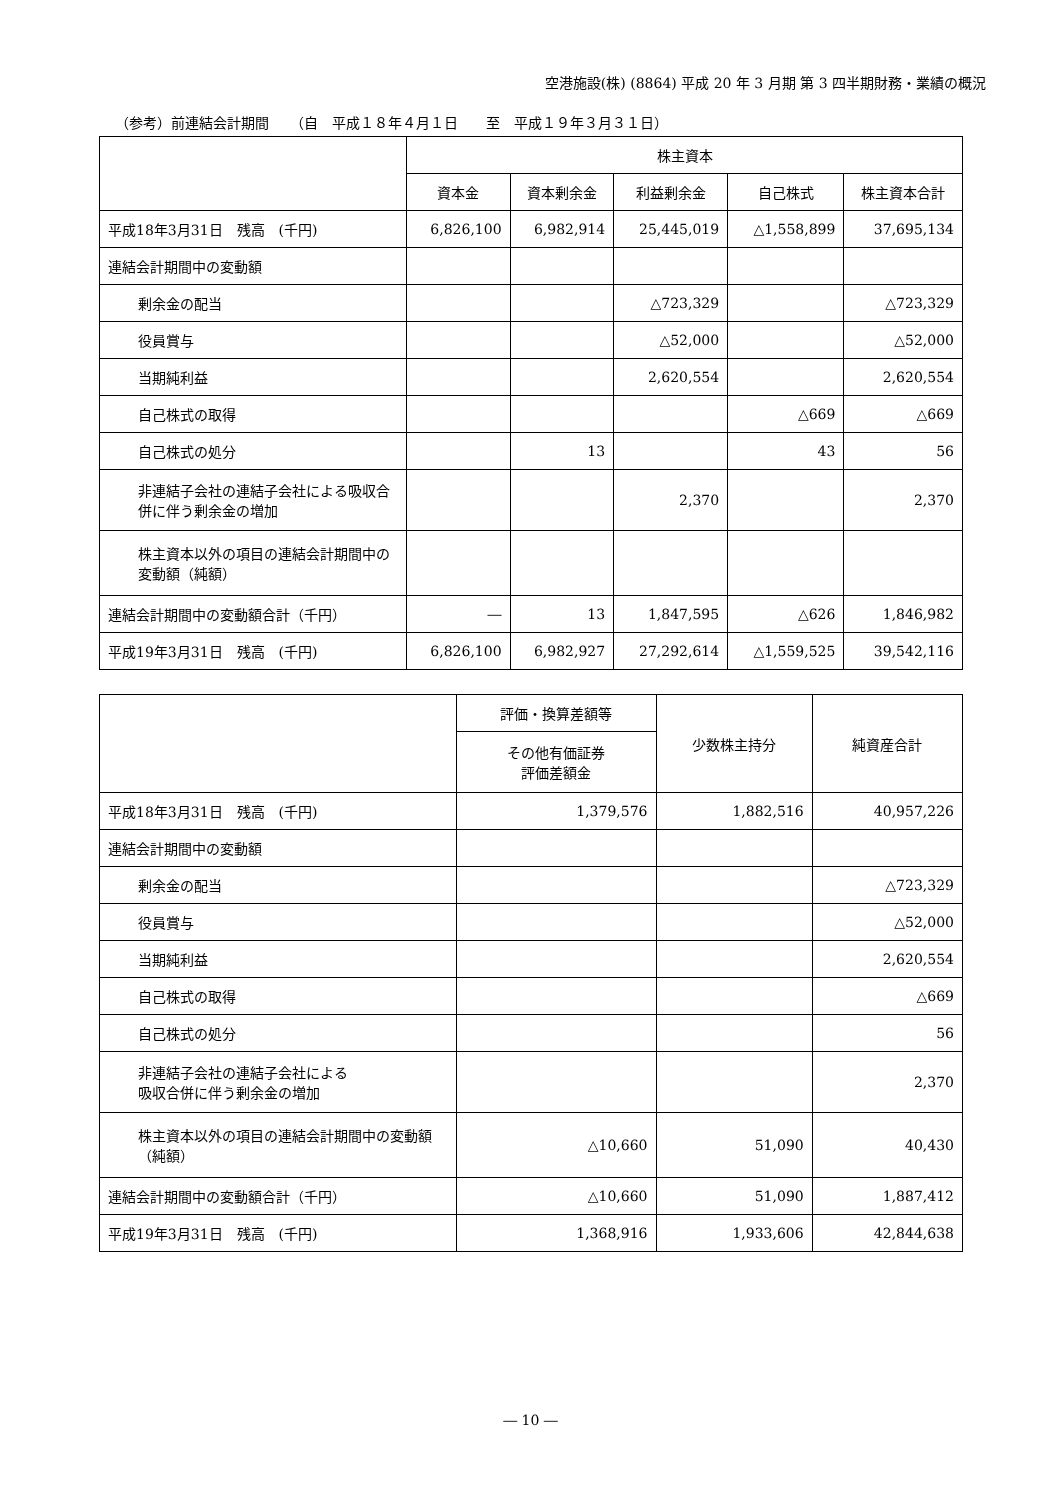空港施設(株) (8864) 平成 20 年 3 月期 第 3 四半期財務・業績の概況
（参考）前連結会計期間　　（自　平成１８年４月１日　　至　平成１９年３月３１日）
| | 株主資本 | | | | |
| --- | --- | --- | --- | --- | --- |
| | 資本金 | 資本剰余金 | 利益剰余金 | 自己株式 | 株主資本合計 |
| 平成18年3月31日 残高 (千円) | 6,826,100 | 6,982,914 | 25,445,019 | △1,558,899 | 37,695,134 |
| 連結会計期間中の変動額 | | | | | |
| 剰余金の配当 | | | △723,329 | | △723,329 |
| 役員賞与 | | | △52,000 | | △52,000 |
| 当期純利益 | | | 2,620,554 | | 2,620,554 |
| 自己株式の取得 | | | | △669 | △669 |
| 自己株式の処分 | | 13 | | 43 | 56 |
| 非連結子会社の連結子会社による吸収合併に伴う剰余金の増加 | | | 2,370 | | 2,370 |
| 株主資本以外の項目の連結会計期間中の変動額（純額） | | | | | |
| 連結会計期間中の変動額合計（千円） | ― | 13 | 1,847,595 | △626 | 1,846,982 |
| 平成19年3月31日 残高 (千円) | 6,826,100 | 6,982,927 | 27,292,614 | △1,559,525 | 39,542,116 |
| | 評価・換算差額等 | 少数株主持分 | 純資産合計 |
| --- | --- | --- | --- |
| | その他有価証券 評価差額金 | | |
| 平成18年3月31日 残高 (千円) | 1,379,576 | 1,882,516 | 40,957,226 |
| 連結会計期間中の変動額 | | | |
| 剰余金の配当 | | | △723,329 |
| 役員賞与 | | | △52,000 |
| 当期純利益 | | | 2,620,554 |
| 自己株式の取得 | | | △669 |
| 自己株式の処分 | | | 56 |
| 非連結子会社の連結子会社による 吸収合併に伴う剰余金の増加 | | | 2,370 |
| 株主資本以外の項目の連結会計期間中の変動額（純額） | △10,660 | 51,090 | 40,430 |
| 連結会計期間中の変動額合計（千円） | △10,660 | 51,090 | 1,887,412 |
| 平成19年3月31日 残高 (千円) | 1,368,916 | 1,933,606 | 42,844,638 |
― 10 ―